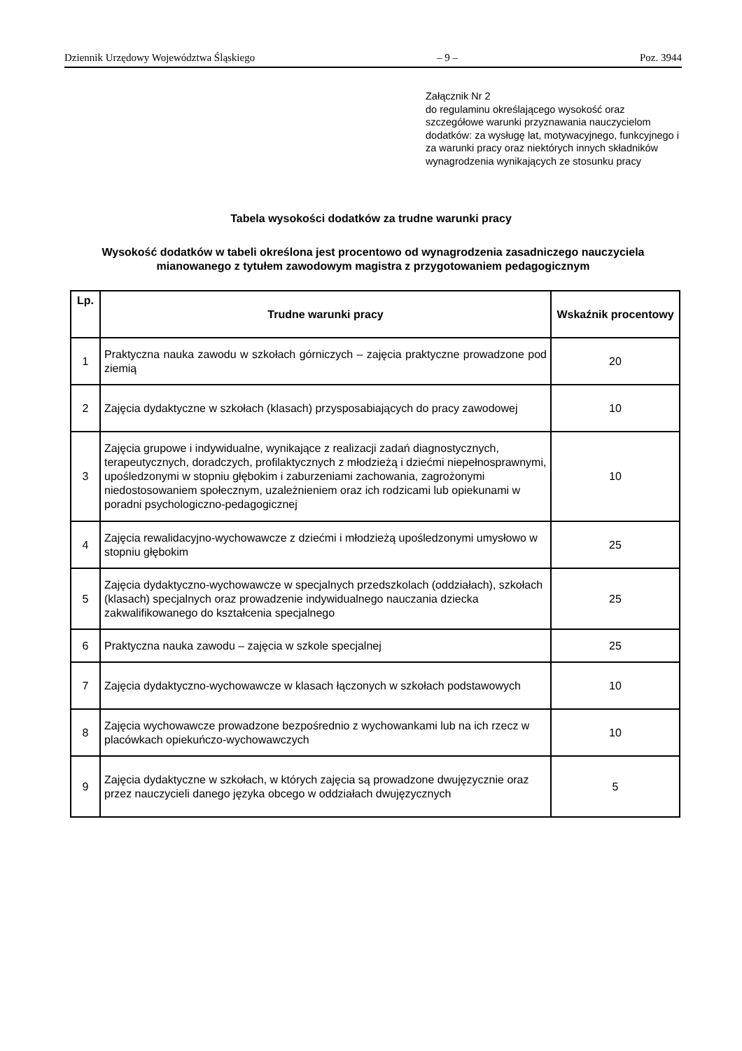Dziennik Urzędowy Województwa Śląskiego – 9 – Poz. 3944
Załącznik Nr 2
do regulaminu określającego wysokość oraz szczegółowe warunki przyznawania nauczycielom dodatków: za wysługę lat, motywacyjnego, funkcyjnego i za warunki pracy oraz niektórych innych składników wynagrodzenia wynikających ze stosunku pracy
Tabela wysokości dodatków za trudne warunki pracy
Wysokość dodatków w tabeli określona jest procentowo od wynagrodzenia zasadniczego nauczyciela mianowanego z tytułem zawodowym magistra z przygotowaniem pedagogicznym
| Lp. | Trudne warunki pracy | Wskaźnik procentowy |
| --- | --- | --- |
| 1 | Praktyczna nauka zawodu w szkołach górniczych – zajęcia praktyczne prowadzone pod ziemią | 20 |
| 2 | Zajęcia dydaktyczne w szkołach (klasach) przysposabiających do pracy zawodowej | 10 |
| 3 | Zajęcia grupowe i indywidualne, wynikające z realizacji zadań diagnostycznych, terapeutycznych, doradczych, profilaktycznych z młodzieżą i dziećmi niepełnosprawnymi, upośledzonymi w stopniu głębokim i zaburzeniami zachowania, zagrożonymi niedostosowaniem społecznym, uzależnieniem oraz ich rodzicami lub opiekunami w poradni psychologiczno-pedagogicznej | 10 |
| 4 | Zajęcia rewalidacyjno-wychowawcze z dziećmi i młodzieżą upośledzonymi umysłowo w stopniu głębokim | 25 |
| 5 | Zajęcia dydaktyczno-wychowawcze w specjalnych przedszkolach (oddziałach), szkołach (klasach) specjalnych oraz prowadzenie indywidualnego nauczania dziecka zakwalifikowanego do kształcenia specjalnego | 25 |
| 6 | Praktyczna nauka zawodu – zajęcia w szkole specjalnej | 25 |
| 7 | Zajęcia dydaktyczno-wychowawcze w klasach łączonych w szkołach podstawowych | 10 |
| 8 | Zajęcia wychowawcze prowadzone bezpośrednio z wychowankami lub na ich rzecz w placówkach opiekuńczo-wychowawczych | 10 |
| 9 | Zajęcia dydaktyczne w szkołach, w których zajęcia są prowadzone dwujęzycznie oraz przez nauczycieli danego języka obcego w oddziałach dwujęzycznych | 5 |